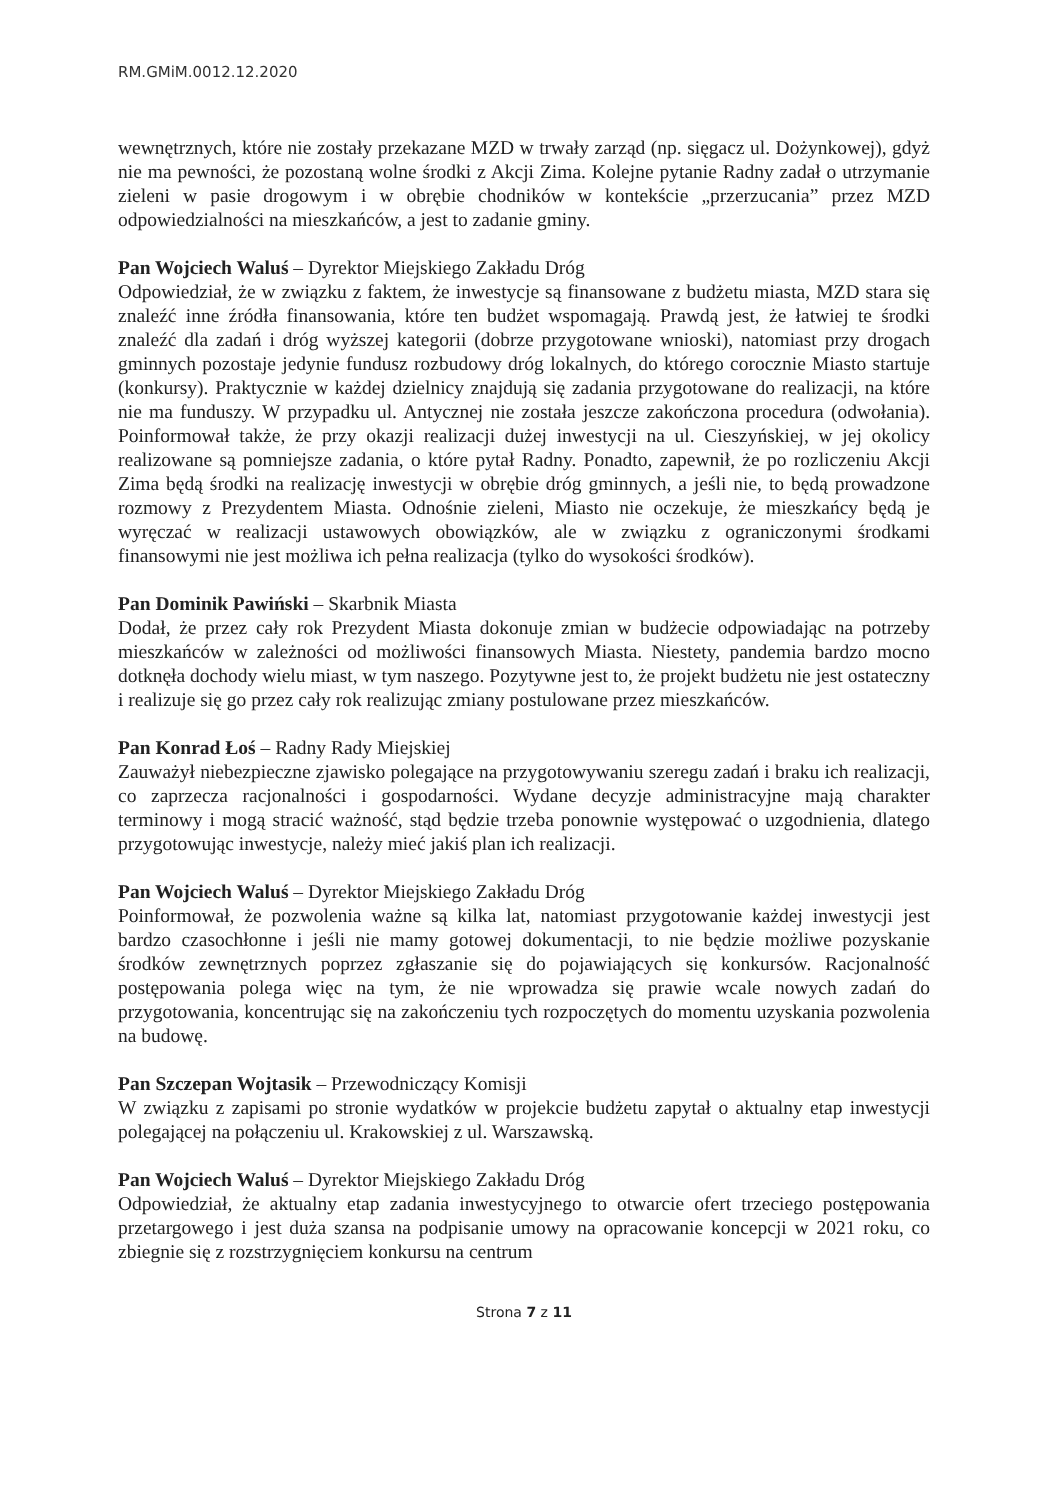RM.GMiM.0012.12.2020
wewnętrznych, które nie zostały przekazane MZD w trwały zarząd (np. sięgacz ul. Dożynkowej), gdyż nie ma pewności, że pozostaną wolne środki z Akcji Zima. Kolejne pytanie Radny zadał o utrzymanie zieleni w pasie drogowym i w obrębie chodników w kontekście „przerzucania” przez MZD odpowiedzialności na mieszkańców, a jest to zadanie gminy.
Pan Wojciech Waluś – Dyrektor Miejskiego Zakładu Dróg
Odpowiedział, że w związku z faktem, że inwestycje są finansowane z budżetu miasta, MZD stara się znaleźć inne źródła finansowania, które ten budżet wspomagają. Prawdą jest, że łatwiej te środki znaleźć dla zadań i dróg wyższej kategorii (dobrze przygotowane wnioski), natomiast przy drogach gminnych pozostaje jedynie fundusz rozbudowy dróg lokalnych, do którego corocznie Miasto startuje (konkursy). Praktycznie w każdej dzielnicy znajdują się zadania przygotowane do realizacji, na które nie ma funduszy. W przypadku ul. Antycznej nie została jeszcze zakończona procedura (odwołania). Poinformował także, że przy okazji realizacji dużej inwestycji na ul. Cieszyńskiej, w jej okolicy realizowane są pomniejsze zadania, o które pytał Radny. Ponadto, zapewnił, że po rozliczeniu Akcji Zima będą środki na realizację inwestycji w obrębie dróg gminnych, a jeśli nie, to będą prowadzone rozmowy z Prezydentem Miasta. Odnośnie zieleni, Miasto nie oczekuje, że mieszkańcy będą je wyręczać w realizacji ustawowych obowiązków, ale w związku z ograniczonymi środkami finansowymi nie jest możliwa ich pełna realizacja (tylko do wysokości środków).
Pan Dominik Pawiński – Skarbnik Miasta
Dodał, że przez cały rok Prezydent Miasta dokonuje zmian w budżecie odpowiadając na potrzeby mieszkańców w zależności od możliwości finansowych Miasta. Niestety, pandemia bardzo mocno dotknęła dochody wielu miast, w tym naszego. Pozytywne jest to, że projekt budżetu nie jest ostateczny i realizuje się go przez cały rok realizując zmiany postulowane przez mieszkańców.
Pan Konrad Łoś – Radny Rady Miejskiej
Zauważył niebezpieczne zjawisko polegające na przygotowywaniu szeregu zadań i braku ich realizacji, co zaprzecza racjonalności i gospodarności. Wydane decyzje administracyjne mają charakter terminowy i mogą stracić ważność, stąd będzie trzeba ponownie występować o uzgodnienia, dlatego przygotowując inwestycje, należy mieć jakiś plan ich realizacji.
Pan Wojciech Waluś – Dyrektor Miejskiego Zakładu Dróg
Poinformował, że pozwolenia ważne są kilka lat, natomiast przygotowanie każdej inwestycji jest bardzo czasochłonne i jeśli nie mamy gotowej dokumentacji, to nie będzie możliwe pozyskanie środków zewnętrznych poprzez zgłaszanie się do pojawiających się konkursów. Racjonalność postępowania polega więc na tym, że nie wprowadza się prawie wcale nowych zadań do przygotowania, koncentrując się na zakończeniu tych rozpoczętych do momentu uzyskania pozwolenia na budowę.
Pan Szczepan Wojtasik – Przewodniczący Komisji
W związku z zapisami po stronie wydatków w projekcie budżetu zapytał o aktualny etap inwestycji polegającej na połączeniu ul. Krakowskiej z ul. Warszawską.
Pan Wojciech Waluś – Dyrektor Miejskiego Zakładu Dróg
Odpowiedział, że aktualny etap zadania inwestycyjnego to otwarcie ofert trzeciego postępowania przetargowego i jest duża szansa na podpisanie umowy na opracowanie koncepcji w 2021 roku, co zbiegnie się z rozstrzygnięciem konkursu na centrum
Strona 7 z 11